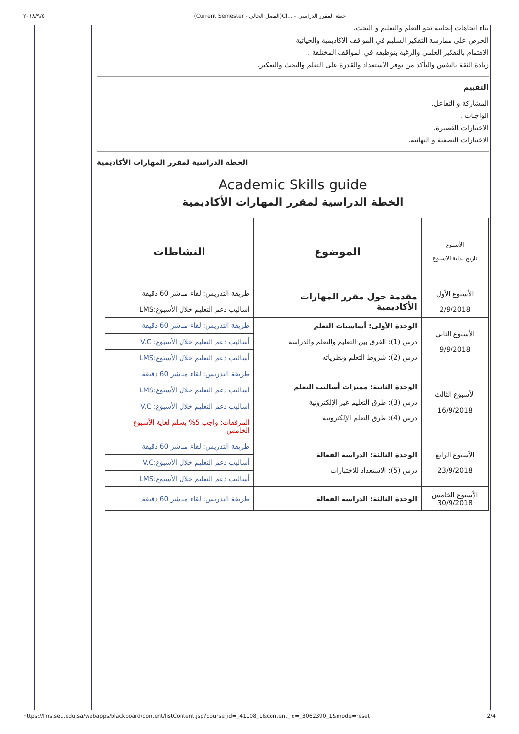٢٠١٨/٩/٥ (Current Semester - الفصل الحالي)Cl... – خطة المقرر الدراسي
بناء اتجاهات إيجابية نحو التعلم والتعليم و البحث.
الحرص على ممارسة التفكير السليم في المواقف الاكاديمية والحياتية .
الاهتمام بالتفكير العلمي والرغبة بتوظيفه في المواقف المختلفة .
زيادة الثقة بالنفس والتأكد من توفر الاستعداد والقدرة على التعلم والبحث والتفكير.
التقييم
المشاركة و التفاعل.
الواجبات .
الاختبارات القصيرة.
الاختبارات النصفية و النهائية.
الخطة الدراسية لمقرر المهارات الأكاديمية
Academic Skills guide
الخطة الدراسية لمقرر المهارات الأكاديمية
| الأسبوع تاريخ بداية الاسبوع | الموضوع | النشاطات |
| --- | --- | --- |
| الأسبوع الأول 2/9/2018 | مقدمة حول مقرر المهارات الأكاديمية | طريقة التدريس: لقاء مباشر 60 دقيقة |
| | | أساليب دعم التعليم خلال الأسبوع:LMS |
| الأسبوع الثاني 9/9/2018 | الوحدة الأولى: أساسيات التعلم درس (1): الفرق بين التعليم والتعلم والدراسة درس (2): شروط التعلم ونظرياته | طريقة التدريس: لقاء مباشر 60 دقيقة |
| | | أساليب دعم التعليم خلال الأسبوع: V.C |
| | | أساليب دعم التعليم خلال الأسبوع:LMS |
| الأسبوع الثالث 16/9/2018 | الوحدة الثانية: مميزات أساليب التعلم درس (3): طرق التعليم غير الإلكترونية درس (4): طرق التعلم الإلكترونية | طريقة التدريس: لقاء مباشر 60 دقيقة |
| | | أساليب دعم التعليم خلال الأسبوع:LMS |
| | | أساليب دعم التعليم خلال الأسبوع: V.C |
| | | المرفقات: واجب 5% يسلم لغاية الأسبوع الخامس |
| الأسبوع الرابع 23/9/2018 | الوحدة الثالثة: الدراسة الفعالة درس (5): الاستعداد للاختبارات | طريقة التدريس: لقاء مباشر 60 دقيقة |
| | | أساليب دعم التعليم خلال الأسبوع:V.C |
| | | أساليب دعم التعليم خلال الأسبوع:LMS |
| الأسبوع الخامس 30/9/2018 | الوحدة الثالثة: الدراسة الفعالة | طريقة التدريس: لقاء مباشر 60 دقيقة |
https://lms.seu.edu.sa/webapps/blackboard/content/listContent.jsp?course_id=_41108_1&content_id=_3062390_1&mode=reset 2/4